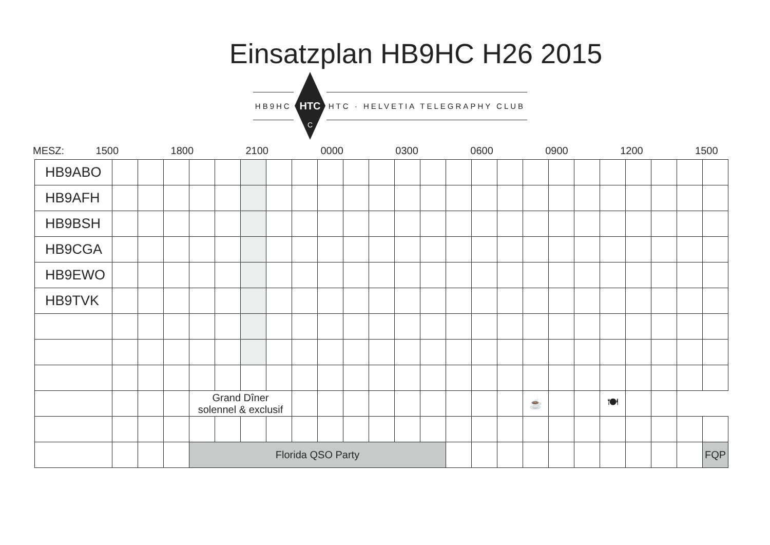Einsatzplan HB9HC H26 2015
HB9HC
HTC
C
HTC · HELVETIA TELEGRAPHY CLUB
MESZ: 1500 1800 2100 0000 0300 0600 0900 1200 1500
| HB9ABO | | | | | | | | | | | | | | | | | | | | | | | | |
| HB9AFH | | | | | | | | | | | | | | | | | | | | | | | | |
| HB9BSH | | | | | | | | | | | | | | | | | | | | | | | | |
| HB9CGA | | | | | | | | | | | | | | | | | | | | | | | | |
| HB9EWO | | | | | | | | | | | | | | | | | | | | | | | | |
| HB9TVK | | | | | | | | | | | | | | | | | | | | | | | | |
| | | | | Grand Dîner solennel & exclusif | | | | | | | | | | | | | ☕ | | | 🍽 | | | | |
| | | | | Florida QSO Party | | | | | | | | | | | | | | | | | | | | FQP |